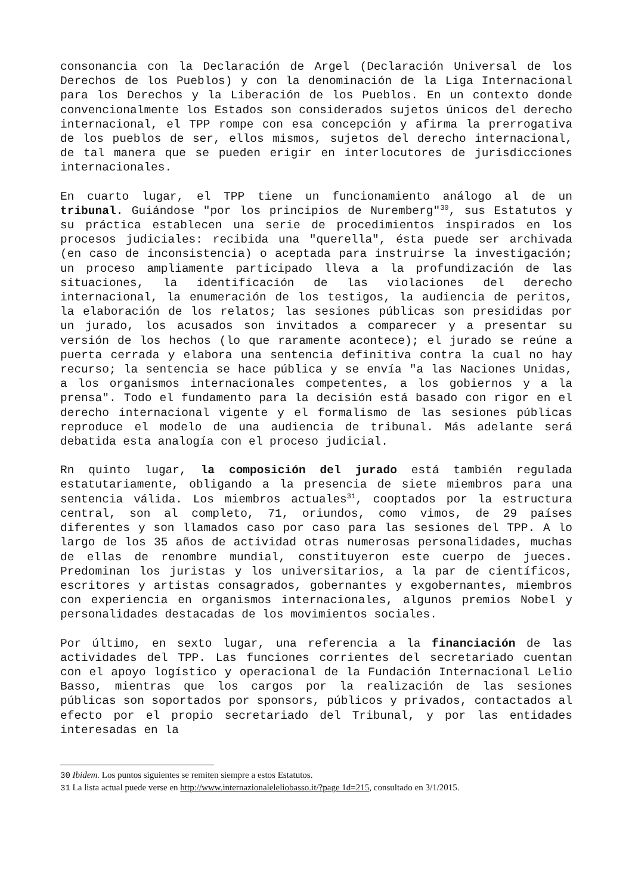consonancia con la Declaración de Argel (Declaración Universal de los Derechos de los Pueblos) y con la denominación de la Liga Internacional para los Derechos y la Liberación de los Pueblos. En un contexto donde convencionalmente los Estados son considerados sujetos únicos del derecho internacional, el TPP rompe con esa concepción y afirma la prerrogativa de los pueblos de ser, ellos mismos, sujetos del derecho internacional, de tal manera que se pueden erigir en interlocutores de jurisdicciones internacionales.
En cuarto lugar, el TPP tiene un funcionamiento análogo al de un tribunal. Guiándose "por los principios de Nuremberg"<sup>30</sup>, sus Estatutos y su práctica establecen una serie de procedimientos inspirados en los procesos judiciales: recibida una "querella", ésta puede ser archivada (en caso de inconsistencia) o aceptada para instruirse la investigación; un proceso ampliamente participado lleva a la profundización de las situaciones, la identificación de las violaciones del derecho internacional, la enumeración de los testigos, la audiencia de peritos, la elaboración de los relatos; las sesiones públicas son presididas por un jurado, los acusados son invitados a comparecer y a presentar su versión de los hechos (lo que raramente acontece); el jurado se reúne a puerta cerrada y elabora una sentencia definitiva contra la cual no hay recurso; la sentencia se hace pública y se envía "a las Naciones Unidas, a los organismos internacionales competentes, a los gobiernos y a la prensa". Todo el fundamento para la decisión está basado con rigor en el derecho internacional vigente y el formalismo de las sesiones públicas reproduce el modelo de una audiencia de tribunal. Más adelante será debatida esta analogía con el proceso judicial.
Rn quinto lugar, la composición del jurado está también regulada estatutariamente, obligando a la presencia de siete miembros para una sentencia válida. Los miembros actuales<sup>31</sup>, cooptados por la estructura central, son al completo, 71, oriundos, como vimos, de 29 países diferentes y son llamados caso por caso para las sesiones del TPP. A lo largo de los 35 años de actividad otras numerosas personalidades, muchas de ellas de renombre mundial, constituyeron este cuerpo de jueces. Predominan los juristas y los universitarios, a la par de científicos, escritores y artistas consagrados, gobernantes y exgobernantes, miembros con experiencia en organismos internacionales, algunos premios Nobel y personalidades destacadas de los movimientos sociales.
Por último, en sexto lugar, una referencia a la financiación de las actividades del TPP. Las funciones corrientes del secretariado cuentan con el apoyo logístico y operacional de la Fundación Internacional Lelio Basso, mientras que los cargos por la realización de las sesiones públicas son soportados por sponsors, públicos y privados, contactados al efecto por el propio secretariado del Tribunal, y por las entidades interesadas en la
30 Ibidem. Los puntos siguientes se remiten siempre a estos Estatutos.
31 La lista actual puede verse en http://www.internazionaleleliobasso.it/?page 1d=215, consultado en 3/1/2015.